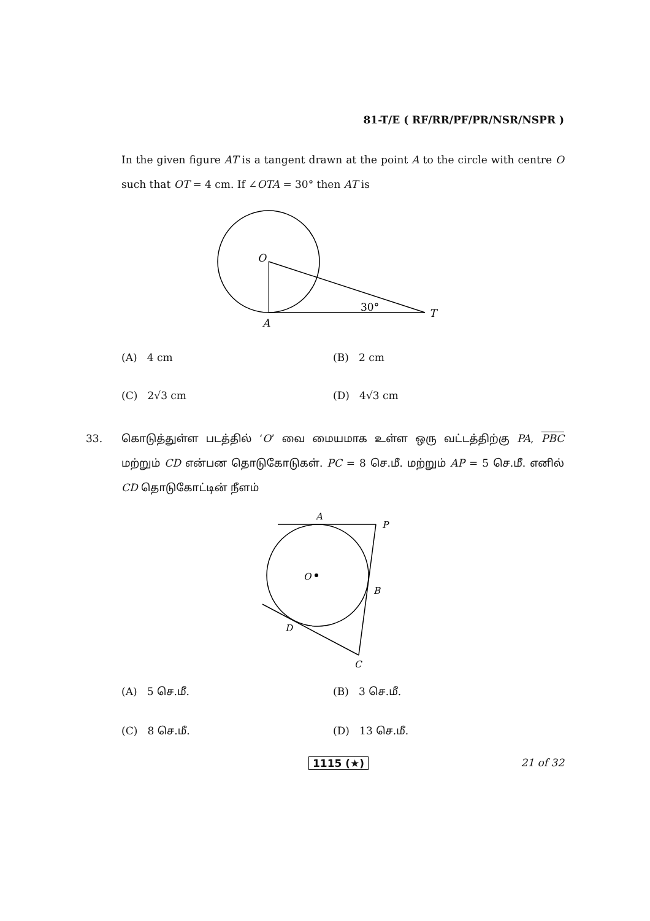81-T/E ( RF/RR/PF/PR/NSR/NSPR )
In the given figure AT is a tangent drawn at the point A to the circle with centre O such that OT = 4 cm. If ∠OTA = 30° then AT is
O
A
T
30°
(A) 4 cm
(B) 2 cm
(C) 2√3 cm
(D) 4√3 cm
33. கொடுத்துள்ள படத்தில் ‘O’ வை மையமாக உள்ள ஒரு வட்டத்திற்கு PA, PBC மற்றும் CD என்பன தொடுகோடுகள். PC = 8 செ.மீ. மற்றும் AP = 5 செ.மீ. எனில் CD தொடுகோட்டின் நீளம்
O
A
P
B
D
C
(A) 5 செ.மீ.
(B) 3 செ.மீ.
(C) 8 செ.மீ.
(D) 13 செ.மீ.
1115 (★) 21 of 32